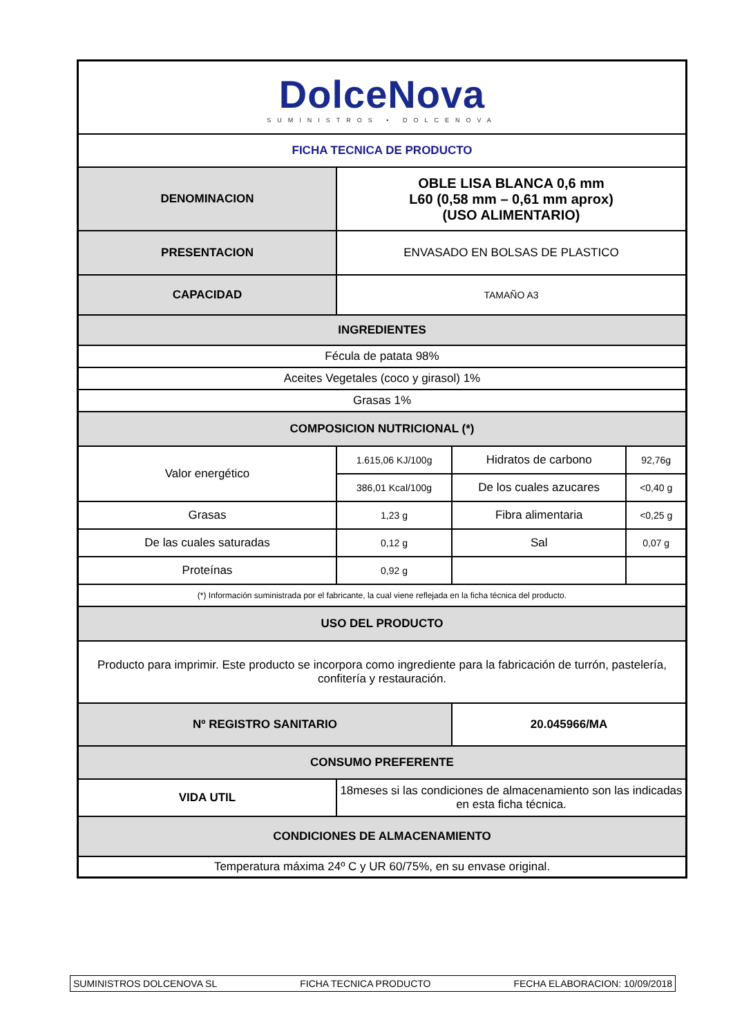| DolceNova SUMINISTROS • DOLCENOVA | | | |
| FICHA TECNICA DE PRODUCTO | | | |
| DENOMINACION | OBLE LISA BLANCA 0,6 mm L60 (0,58 mm – 0,61 mm aprox) (USO ALIMENTARIO) | | |
| PRESENTACION | ENVASADO EN BOLSAS DE PLASTICO | | |
| CAPACIDAD | TAMAÑO A3 | | |
| INGREDIENTES | | | |
| Fécula de patata 98% | | | |
| Aceites Vegetales (coco y girasol) 1% | | | |
| Grasas 1% | | | |
| COMPOSICION NUTRICIONAL (*) | | | |
| Valor energético | 1.615,06 KJ/100g | Hidratos de carbono | 92,76g |
| | 386,01 Kcal/100g | De los cuales azucares | <0,40 g |
| Grasas | 1,23 g | Fibra alimentaria | <0,25 g |
| De las cuales saturadas | 0,12 g | Sal | 0,07 g |
| Proteínas | 0,92 g | | |
| (*) Información suministrada por el fabricante, la cual viene reflejada en la ficha técnica del producto. | | | |
| USO DEL PRODUCTO | | | |
| Producto para imprimir. Este producto se incorpora como ingrediente para la fabricación de turrón, pastelería, confitería y restauración. | | | |
| Nº REGISTRO SANITARIO | | 20.045966/MA | |
| CONSUMO PREFERENTE | | | |
| VIDA UTIL | 18meses si las condiciones de almacenamiento son las indicadas en esta ficha técnica. | | |
| CONDICIONES DE ALMACENAMIENTO | | | |
| Temperatura máxima 24º C y UR 60/75%, en su envase original. | | | |
SUMINISTROS DOLCENOVA SL FICHA TECNICA PRODUCTO FECHA ELABORACION: 10/09/2018